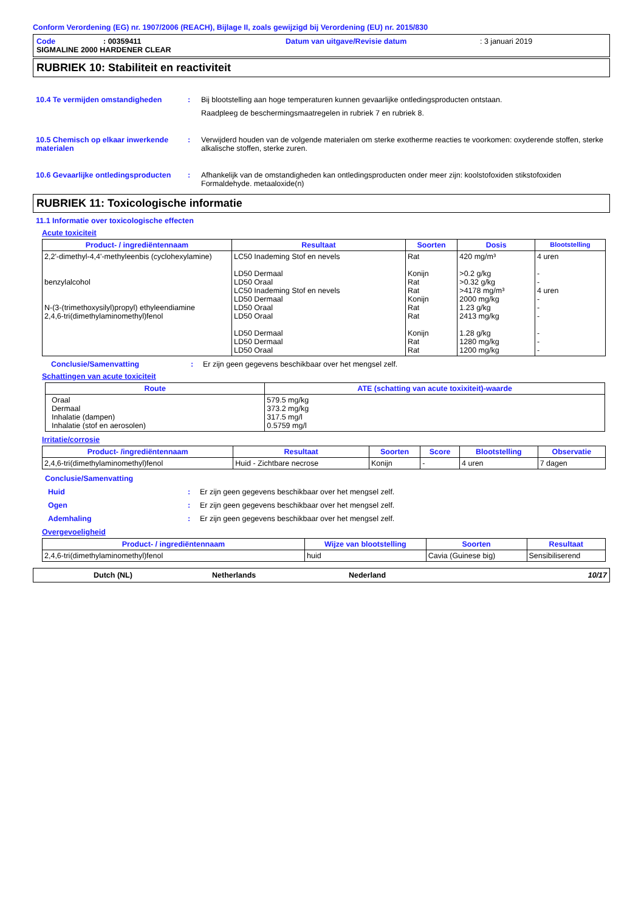Conform Verordening (EG) nr. 1907/2006 (REACH), Bijlage II, zoals gewijzigd bij Verordening (EU) nr. 2015/830
Code: 00359411 Datum van uitgave/Revisie datum: 3 januari 2019
SIGMALINE 2000 HARDENER CLEAR
RUBRIEK 10: Stabiliteit en reactiviteit
10.4 Te vermijden omstandigheden : Bij blootstelling aan hoge temperaturen kunnen gevaarlijke ontledingsproducten ontstaan.
Raadpleeg de beschermingsmaatregelen in rubriek 7 en rubriek 8.
10.5 Chemisch op elkaar inwerkende materialen
: Verwijderd houden van de volgende materialen om sterke exotherme reacties te voorkomen: oxyderende stoffen, sterke alkalische stoffen, sterke zuren.
10.6 Gevaarlijke ontledingsproducten
: Afhankelijk van de omstandigheden kan ontledingsproducten onder meer zijn: koolstofoxiden stikstofoxiden Formaldehyde. metaaloxide(n)
RUBRIEK 11: Toxicologische informatie
11.1 Informatie over toxicologische effecten
Acute toxiciteit
| Product- / ingrediëntennaam | Resultaat | Soorten | Dosis | Blootstelling |
| --- | --- | --- | --- | --- |
| 2,2'-dimethyl-4,4'-methyleenbis (cyclohexylamine) benzylalcohol N-(3-(trimethoxysilyl)propyl) ethyleendiamine 2,4,6-tri(dimethylaminomethyl)fenol | LC50 Inademing Stof en nevels LD50 Dermaal LD50 Oraal LC50 Inademing Stof en nevels LD50 Dermaal LD50 Oraal LD50 Oraal LD50 Dermaal LD50 Dermaal LD50 Oraal | Rat Konijn Rat Rat Konijn Rat Rat Konijn Rat Rat | 420 mg/m³ >0.2 g/kg >0.32 g/kg >4178 mg/m³ 2000 mg/kg 1.23 g/kg 2413 mg/kg 1.28 g/kg 1280 mg/kg 1200 mg/kg | 4 uren - - 4 uren - - - - - - |
Conclusie/Samenvatting: Er zijn geen gegevens beschikbaar over het mengsel zelf.
Schattingen van acute toxiciteit
| Route | ATE (schatting van acute toxixiteit)-waarde |
| --- | --- |
| Oraal Dermaal Inhalatie (dampen) Inhalatie (stof en aerosolen) | 579.5 mg/kg 373.2 mg/kg 317.5 mg/l 0.5759 mg/l |
Irritatie/corrosie
| Product- /ingrediëntennaam | Resultaat | Soorten | Score | Blootstelling | Observatie |
| --- | --- | --- | --- | --- | --- |
| 2,4,6-tri(dimethylaminomethyl)fenol | Huid - Zichtbare necrose | Konijn | - | 4 uren | 7 dagen |
Conclusie/Samenvatting
Huid: Er zijn geen gegevens beschikbaar over het mengsel zelf.
Ogen: Er zijn geen gegevens beschikbaar over het mengsel zelf.
Ademhaling: Er zijn geen gegevens beschikbaar over het mengsel zelf.
Overgevoeligheid
| Product- / ingrediëntennaam | Wijze van blootstelling | Soorten | Resultaat |
| --- | --- | --- | --- |
| 2,4,6-tri(dimethylaminomethyl)fenol | huid | Cavia (Guinese big) | Sensibiliserend |
Dutch (NL) Netherlands Nederland 10/17